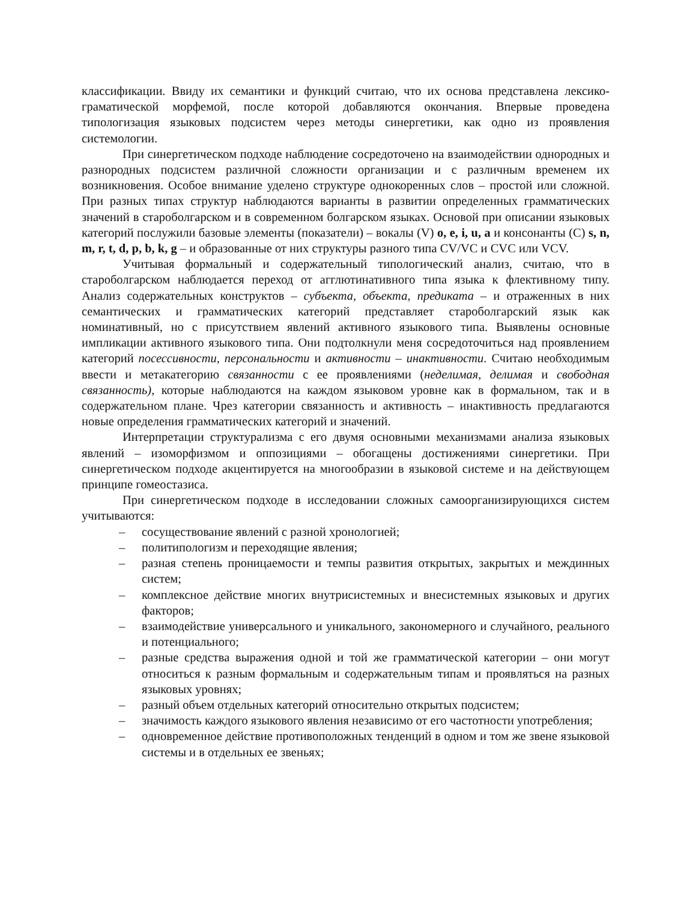классификации. Ввиду их семантики и функций считаю, что их основа представлена лексико-граматической морфемой, после которой добавляются окончания. Впервые проведена типологизация языковых подсистем через методы синергетики, как одно из проявления системологии.
При синергетическом подходе наблюдение сосредоточено на взаимодействии однородных и разнородных подсистем различной сложности организации и с различным временем их возникновения. Особое внимание уделено структуре однокоренных слов – простой или сложной. При разных типах структур наблюдаются варианты в развитии определенных грамматических значений в староболгарском и в современном болгарском языках. Основой при описании языковых категорий послужили базовые элементы (показатели) – вокалы (V) o, e, i, u, a и консонанты (C) s, n, m, r, t, d, p, b, k, g – и образованные от них структуры разного типа CV/VC и CVC или VCV.
Учитывая формальный и содержательный типологический анализ, считаю, что в староболгарском наблюдается переход от агглютинативного типа языка к флективному типу. Анализ содержательных конструктов – субъекта, объекта, предиката – и отраженных в них семантических и грамматических категорий представляет староболгарский язык как номинативный, но с присутствием явлений активного языкового типа. Выявлены основные импликации активного языкового типа. Они подтолкнули меня сосредоточиться над проявлением категорий посессивности, персональности и активности – инактивности. Считаю необходимым ввести и метакатегорию связанности с ее проявлениями (неделимая, делимая и свободная связанность), которые наблюдаются на каждом языковом уровне как в формальном, так и в содержательном плане. Чрез категории связанность и активность – инактивность предлагаются новые определения грамматических категорий и значений.
Интерпретации структурализма с его двумя основными механизмами анализа языковых явлений – изоморфизмом и оппозициями – обогащены достижениями синергетики. При синергетическом подходе акцентируется на многообразии в языковой системе и на действующем принципе гомеостазиса.
При синергетическом подходе в исследовании сложных самоорганизирующихся систем учитываются:
– сосуществование явлений с разной хронологией;
– политипологизм и переходящие явления;
– разная степень проницаемости и темпы развития открытых, закрытых и междинных систем;
– комплексное действие многих внутрисистемных и внесистемных языковых и других факторов;
– взаимодействие универсального и уникального, закономерного и случайного, реального и потенциального;
– разные средства выражения одной и той же грамматической категории – они могут относиться к разным формальным и содержательным типам и проявляться на разных языковых уровнях;
– разный объем отдельных категорий относительно открытых подсистем;
– значимость каждого языкового явления независимо от его частотности употребления;
– одновременное действие противоположных тенденций в одном и том же звене языковой системы и в отдельных ее звеньях;